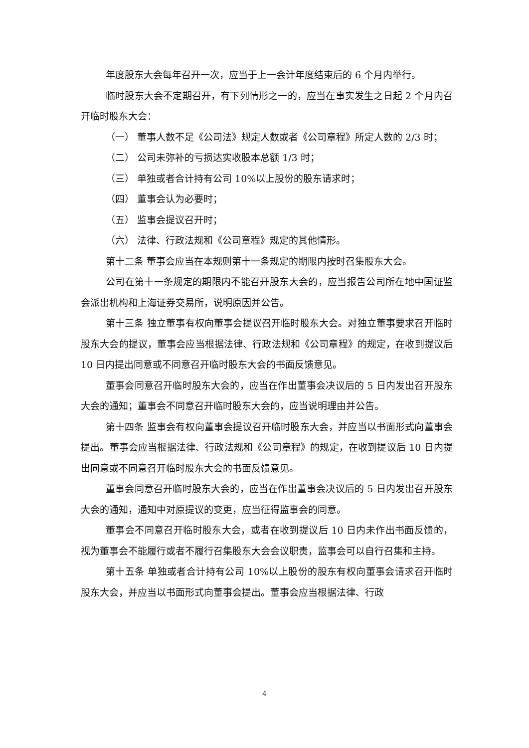年度股东大会每年召开一次，应当于上一会计年度结束后的 6 个月内举行。
临时股东大会不定期召开，有下列情形之一的，应当在事实发生之日起 2 个月内召开临时股东大会：
（一） 董事人数不足《公司法》规定人数或者《公司章程》所定人数的 2/3 时；
（二） 公司未弥补的亏损达实收股本总额 1/3 时；
（三） 单独或者合计持有公司 10%以上股份的股东请求时；
（四） 董事会认为必要时；
（五） 监事会提议召开时；
（六） 法律、行政法规和《公司章程》规定的其他情形。
第十二条 董事会应当在本规则第十一条规定的期限内按时召集股东大会。
公司在第十一条规定的期限内不能召开股东大会的，应当报告公司所在地中国证监会派出机构和上海证券交易所，说明原因并公告。
第十三条 独立董事有权向董事会提议召开临时股东大会。对独立董事要求召开临时股东大会的提议，董事会应当根据法律、行政法规和《公司章程》的规定，在收到提议后 10 日内提出同意或不同意召开临时股东大会的书面反馈意见。
董事会同意召开临时股东大会的，应当在作出董事会决议后的 5 日内发出召开股东大会的通知；董事会不同意召开临时股东大会的，应当说明理由并公告。
第十四条 监事会有权向董事会提议召开临时股东大会，并应当以书面形式向董事会提出。董事会应当根据法律、行政法规和《公司章程》的规定，在收到提议后 10 日内提出同意或不同意召开临时股东大会的书面反馈意见。
董事会同意召开临时股东大会的，应当在作出董事会决议后的 5 日内发出召开股东大会的通知，通知中对原提议的变更，应当征得监事会的同意。
董事会不同意召开临时股东大会，或者在收到提议后 10 日内未作出书面反馈的，视为董事会不能履行或者不履行召集股东大会会议职责，监事会可以自行召集和主持。
第十五条 单独或者合计持有公司 10%以上股份的股东有权向董事会请求召开临时股东大会，并应当以书面形式向董事会提出。董事会应当根据法律、行政
4